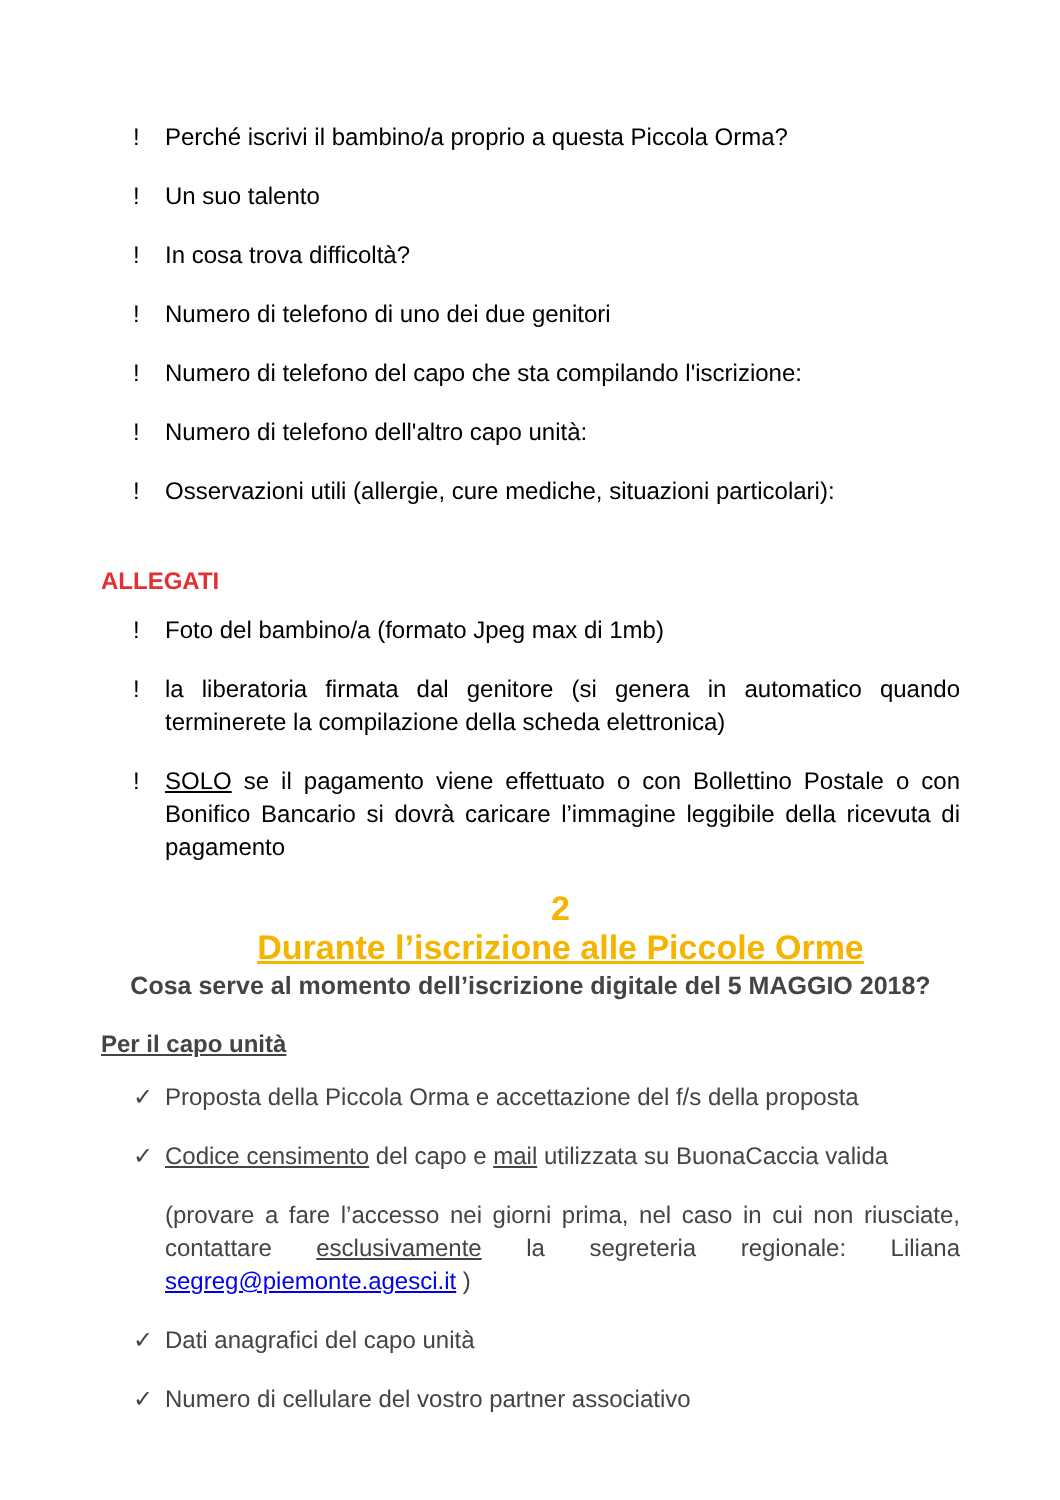! Perché iscrivi il bambino/a proprio a questa Piccola Orma?
! Un suo talento
! In cosa trova difficoltà?
! Numero di telefono di uno dei due genitori
! Numero di telefono del capo che sta compilando l'iscrizione:
! Numero di telefono dell'altro capo unità:
! Osservazioni utili (allergie, cure mediche, situazioni particolari):
ALLEGATI
! Foto del bambino/a (formato Jpeg max di 1mb)
! la liberatoria firmata dal genitore (si genera in automatico quando terminerete la compilazione della scheda elettronica)
! SOLO se il pagamento viene effettuato o con Bollettino Postale o con Bonifico Bancario si dovrà caricare l’immagine leggibile della ricevuta di pagamento
2
Durante l’iscrizione alle Piccole Orme
Cosa serve al momento dell’iscrizione digitale del 5 MAGGIO 2018?
Per il capo unità
✓ Proposta della Piccola Orma e accettazione del f/s della proposta
✓ Codice censimento del capo e mail utilizzata su BuonaCaccia valida
(provare a fare l’accesso nei giorni prima, nel caso in cui non riusciate, contattare esclusivamente la segreteria regionale: Liliana segreg@piemonte.agesci.it )
✓ Dati anagrafici del capo unità
✓ Numero di cellulare del vostro partner associativo